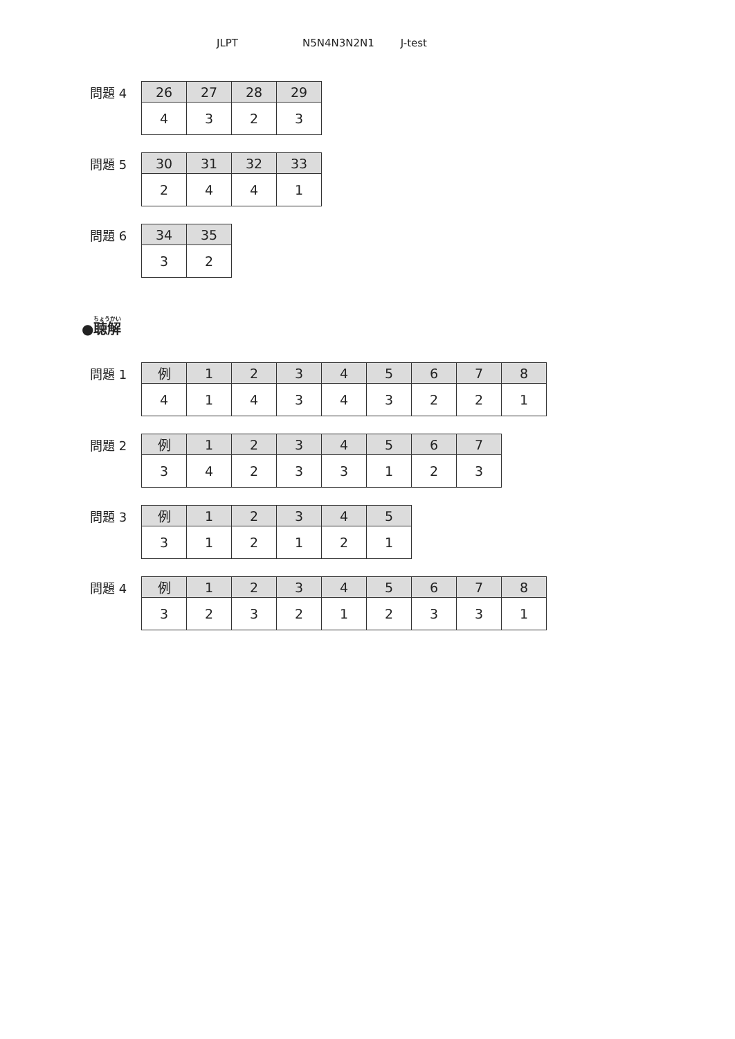JLPT N5N4N3N2N1 J-test
問題 4
| 26 | 27 | 28 | 29 |
| --- | --- | --- | --- |
| 4 | 3 | 2 | 3 |
問題 5
| 30 | 31 | 32 | 33 |
| --- | --- | --- | --- |
| 2 | 4 | 4 | 1 |
問題 6
| 34 | 35 |
| --- | --- |
| 3 | 2 |
●聴解
問題 1
| 例 | 1 | 2 | 3 | 4 | 5 | 6 | 7 | 8 |
| --- | --- | --- | --- | --- | --- | --- | --- | --- |
| 4 | 1 | 4 | 3 | 4 | 3 | 2 | 2 | 1 |
問題 2
| 例 | 1 | 2 | 3 | 4 | 5 | 6 | 7 |
| --- | --- | --- | --- | --- | --- | --- | --- |
| 3 | 4 | 2 | 3 | 3 | 1 | 2 | 3 |
問題 3
| 例 | 1 | 2 | 3 | 4 | 5 |
| --- | --- | --- | --- | --- | --- |
| 3 | 1 | 2 | 1 | 2 | 1 |
問題 4
| 例 | 1 | 2 | 3 | 4 | 5 | 6 | 7 | 8 |
| --- | --- | --- | --- | --- | --- | --- | --- | --- |
| 3 | 2 | 3 | 2 | 1 | 2 | 3 | 3 | 1 |